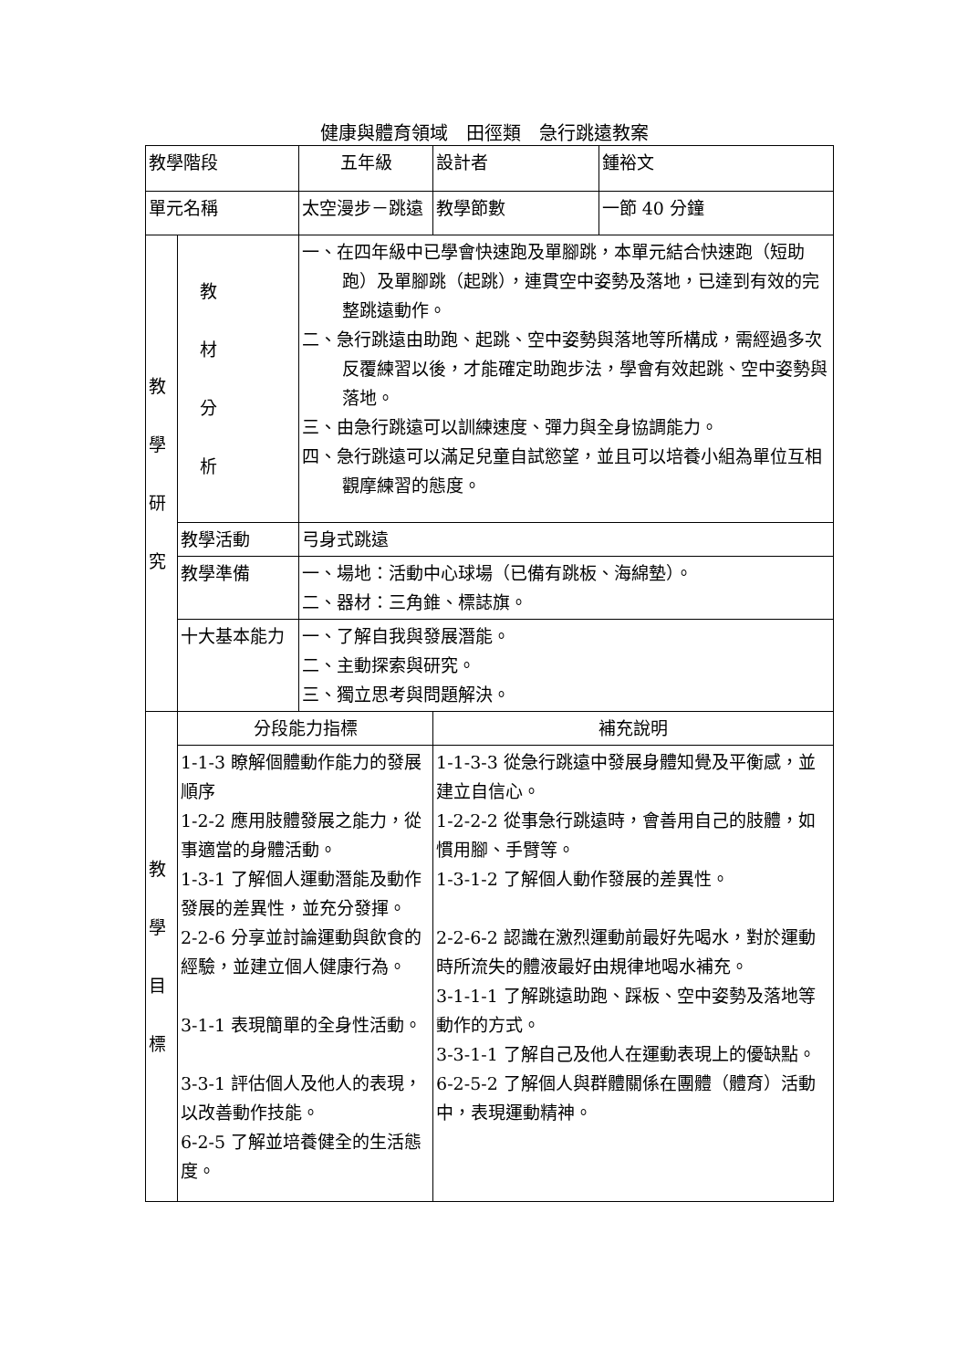健康與體育領域　田徑類　急行跳遠教案
| 教學階段 | | 五年級 | | 設計者 | 鍾裕文 |
| 單元名稱 | | 太空漫步－跳遠 | | 教學節數 | 一節 40 分鐘 |
| 教 學 研 究 | 教 材 分 析 | 一、在四年級中已學會快速跑及單腳跳，本單元結合快速跑（短助跑）及單腳跳（起跳），連貫空中姿勢及落地，已達到有效的完整跳遠動作。 二、急行跳遠由助跑、起跳、空中姿勢與落地等所構成，需經過多次反覆練習以後，才能確定助跑步法，學會有效起跳、空中姿勢與落地。 三、由急行跳遠可以訓練速度、彈力與全身協調能力。 四、急行跳遠可以滿足兒童自試慾望，並且可以培養小組為單位互相觀摩練習的態度。 | | | |
| | 教學活動 | 弓身式跳遠 | | | |
| | 教學準備 | 一、場地：活動中心球場（已備有跳板、海綿墊）。 二、器材：三角錐、標誌旗。 | | | |
| | 十大基本能力 | 一、了解自我與發展潛能。 二、主動探索與研究。 三、獨立思考與問題解決。 | | | |
| 教 學 目 標 | 分段能力指標 | | 補充說明 | | |
| | 1-1-3 瞭解個體動作能力的發展順序 1-2-2 應用肢體發展之能力，從事適當的身體活動。 1-3-1 了解個人運動潛能及動作發展的差異性，並充分發揮。 2-2-6 分享並討論運動與飲食的經驗，並建立個人健康行為。 3-1-1 表現簡單的全身性活動。 3-3-1 評估個人及他人的表現，以改善動作技能。 6-2-5 了解並培養健全的生活態度。 | | 1-1-3-3 從急行跳遠中發展身體知覺及平衡感，並建立自信心。 1-2-2-2 從事急行跳遠時，會善用自己的肢體，如慣用腳、手臂等。 1-3-1-2 了解個人動作發展的差異性。 2-2-6-2 認識在激烈運動前最好先喝水，對於運動時所流失的體液最好由規律地喝水補充。 3-1-1-1 了解跳遠助跑、踩板、空中姿勢及落地等動作的方式。 3-3-1-1 了解自己及他人在運動表現上的優缺點。 6-2-5-2 了解個人與群體關係在團體（體育）活動中，表現運動精神。 | | |